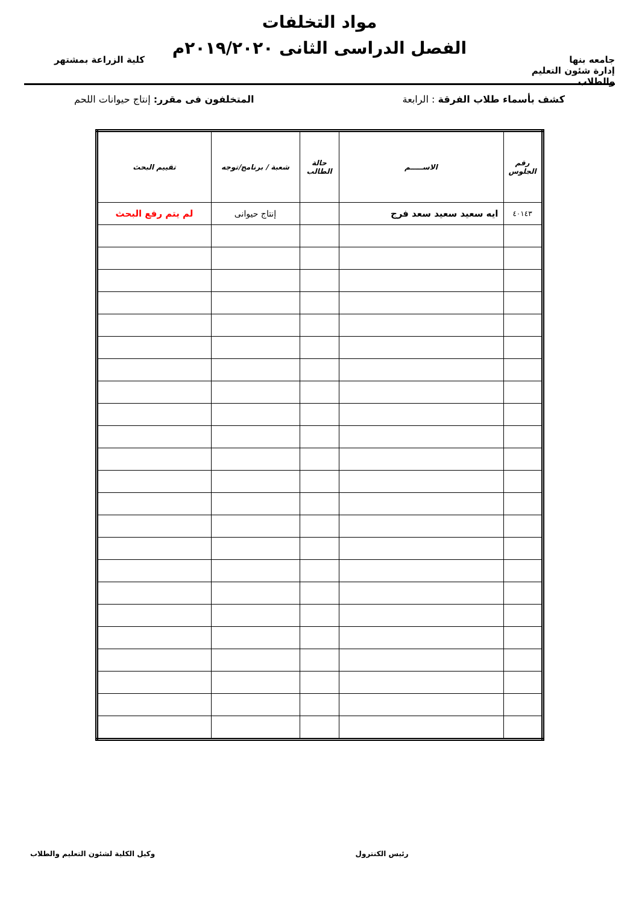جامعه بنها
إدارة شئون التعليم والطلاب
مواد التخلفات
الفصل الدراسى الثانى ٢٠١٩/٢٠٢٠م
كلية الزراعة بمشتهر
كشف بأسماء طلاب الفرقة : الرابعة المتخلفون فى مقرر: إنتاج حيوانات اللحم
| رقم الجلوس | الاســـــم | حالة الطالب | شعبة / برنامج/توجه | تقييم البحث |
| --- | --- | --- | --- | --- |
| ٤٠١٤٣ | ايه سعيد سعيد سعد فرج | | إنتاج حيوانى | لم يتم رفع البحث |
رئيس الكنترول وكيل الكلية لشئون التعليم والطلاب